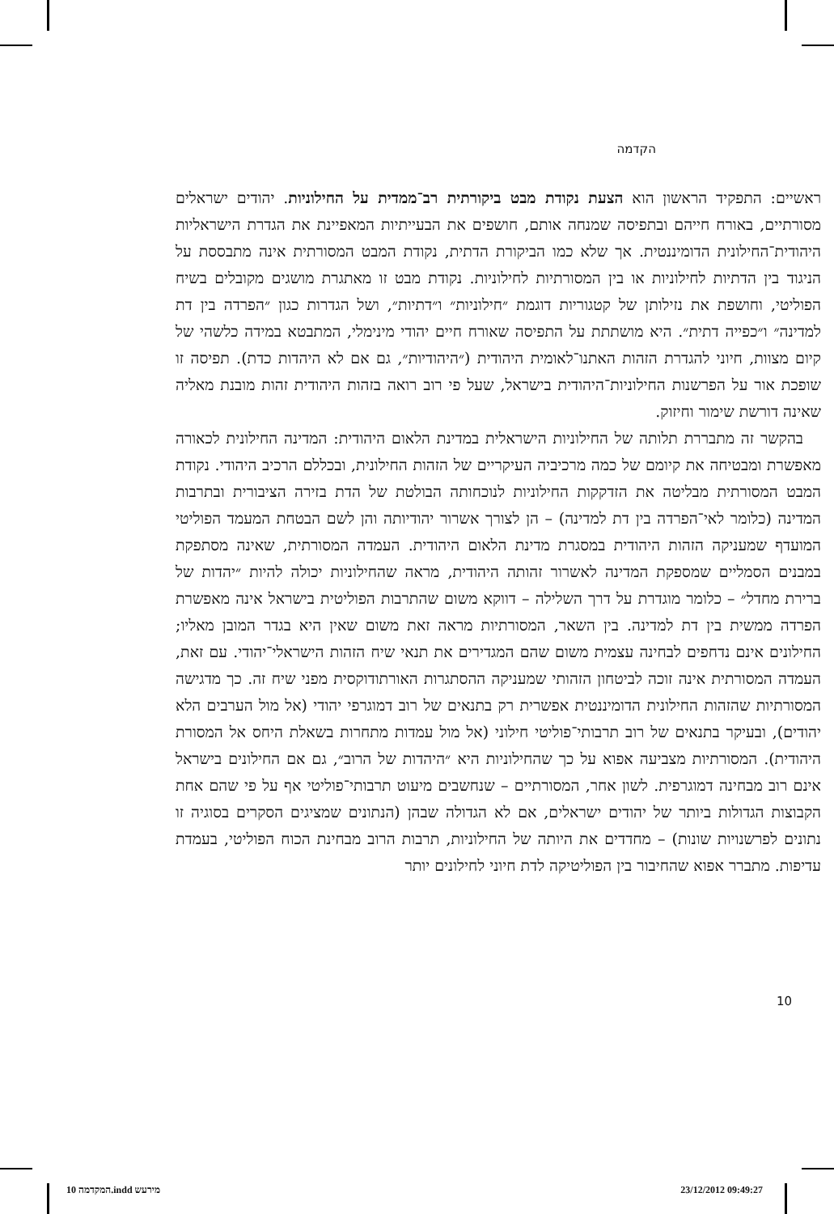הקדמה
ראשיים: התפקיד הראשון הוא הצעת נקודת מבט ביקורתית רב־ממדית על החילוניות. יהודים ישראלים מסורתיים, באורח חייהם ובתפיסה שמנחה אותם, חושפים את הבעייתיות המאפיינת את הגדרת הישראליות היהודית־החילונית הדומיננטית. אך שלא כמו הביקורת הדתית, נקודת המבט המסורתית אינה מתבססת על הניגוד בין הדתיות לחילוניות או בין המסורתיות לחילוניות. נקודת מבט זו מאתגרת מושגים מקובלים בשיח הפוליטי, וחושפת את נזילותן של קטגוריות דוגמת ״חילוניות״ ו״דתיות״, ושל הגדרות כגון ״הפרדה בין דת למדינה״ ו״כפייה דתית״. היא מושתתת על התפיסה שאורח חיים יהודי מינימלי, המתבטא במידה כלשהי של קיום מצוות, חיוני להגדרת הזהות האתנו־לאומית היהודית (״היהודיות״, גם אם לא היהדות כדת). תפיסה זו שופכת אור על הפרשנות החילוניות־היהודית בישראל, שעל פי רוב רואה בזהות היהודית זהות מובנת מאליה שאינה דורשת שימור וחיזוק.
בהקשר זה מתבררת תלותה של החילוניות הישראלית במדינת הלאום היהודית: המדינה החילונית לכאורה מאפשרת ומבטיחה את קיומם של כמה מרכיביה העיקריים של הזהות החילונית, ובכללם הרכיב היהודי. נקודת המבט המסורתית מבליטה את הזדקקות החילוניות לנוכחותה הבולטת של הדת בזירה הציבורית ובתרבות המדינה (כלומר לאי־הפרדה בין דת למדינה) – הן לצורך אשרור יהודיותה והן לשם הבטחת המעמד הפוליטי המועדף שמעניקה הזהות היהודית במסגרת מדינת הלאום היהודית. העמדה המסורתית, שאינה מסתפקת במבנים הסמליים שמספקת המדינה לאשרור זהותה היהודית, מראה שהחילוניות יכולה להיות ״יהדות של ברירת מחדל״ – כלומר מוגדרת על דרך השלילה – דווקא משום שהתרבות הפוליטית בישראל אינה מאפשרת הפרדה ממשית בין דת למדינה. בין השאר, המסורתיות מראה זאת משום שאין היא בגדר המובן מאליו; החילונים אינם נדחפים לבחינה עצמית משום שהם המגדירים את תנאי שיח הזהות הישראלי־יהודי. עם זאת, העמדה המסורתית אינה זוכה לביטחון הזהותי שמעניקה ההסתגרות האורתודוקסית מפני שיח זה. כך מדגישה המסורתיות שהזהות החילונית הדומיננטית אפשרית רק בתנאים של רוב דמוגרפי יהודי (אל מול הערבים הלא יהודים), ובעיקר בתנאים של רוב תרבותי־פוליטי חילוני (אל מול עמדות מתחרות בשאלת היחס אל המסורת היהודית). המסורתיות מצביעה אפוא על כך שהחילוניות היא ״היהדות של הרוב״, גם אם החילונים בישראל אינם רוב מבחינה דמוגרפית. לשון אחר, המסורתיים – שנחשבים מיעוט תרבותי־פוליטי אף על פי שהם אחת הקבוצות הגדולות ביותר של יהודים ישראלים, אם לא הגדולה שבהן (הנתונים שמציגים הסקרים בסוגיה זו נתונים לפרשנויות שונות) – מחדדים את היותה של החילוניות, תרבות הרוב מבחינת הכוח הפוליטי, בעמדת עדיפות. מתברר אפוא שהחיבור בין הפוליטיקה לדת חיוני לחילונים יותר
10
10 המקדמה.indd מירעש 23/12/2012 09:49:27